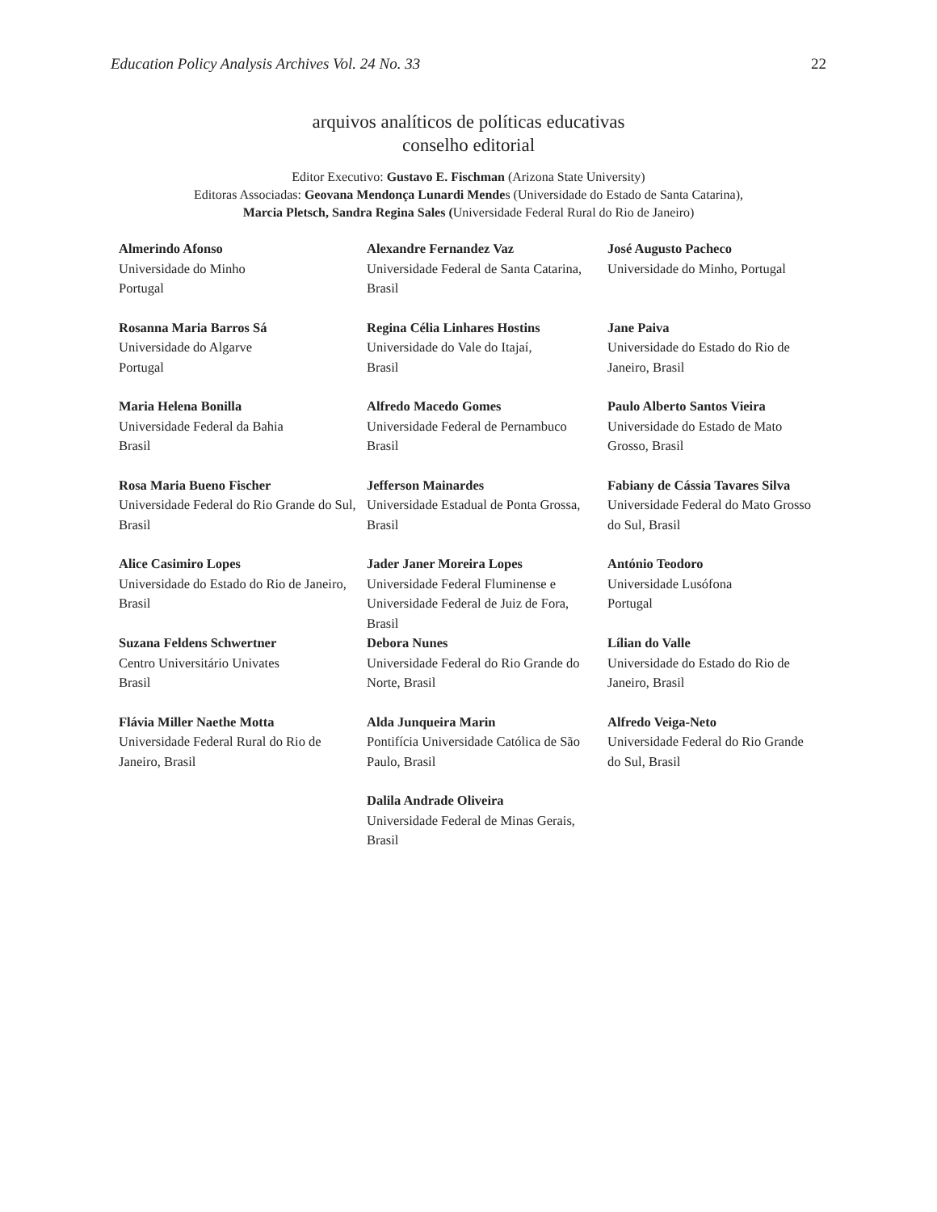Education Policy Analysis Archives Vol. 24 No. 33 22
arquivos analíticos de políticas educativas
conselho editorial
Editor Executivo: Gustavo E. Fischman (Arizona State University)
Editoras Associadas: Geovana Mendonça Lunardi Mendes (Universidade do Estado de Santa Catarina),
Marcia Pletsch, Sandra Regina Sales (Universidade Federal Rural do Rio de Janeiro)
| Almerindo Afonso Universidade do Minho Portugal | Alexandre Fernandez Vaz Universidade Federal de Santa Catarina, Brasil | José Augusto Pacheco Universidade do Minho, Portugal |
| Rosanna Maria Barros Sá Universidade do Algarve Portugal | Regina Célia Linhares Hostins Universidade do Vale do Itajaí, Brasil | Jane Paiva Universidade do Estado do Rio de Janeiro, Brasil |
| Maria Helena Bonilla Universidade Federal da Bahia Brasil | Alfredo Macedo Gomes Universidade Federal de Pernambuco Brasil | Paulo Alberto Santos Vieira Universidade do Estado de Mato Grosso, Brasil |
| Rosa Maria Bueno Fischer Universidade Federal do Rio Grande do Sul, Brasil | Jefferson Mainardes Universidade Estadual de Ponta Grossa, Brasil | Fabiany de Cássia Tavares Silva Universidade Federal do Mato Grosso do Sul, Brasil |
| Alice Casimiro Lopes Universidade do Estado do Rio de Janeiro, Brasil | Jader Janer Moreira Lopes Universidade Federal Fluminense e Universidade Federal de Juiz de Fora, Brasil | António Teodoro Universidade Lusófona Portugal |
| Suzana Feldens Schwertner Centro Universitário Univates Brasil | Debora Nunes Universidade Federal do Rio Grande do Norte, Brasil | Lílian do Valle Universidade do Estado do Rio de Janeiro, Brasil |
| Flávia Miller Naethe Motta Universidade Federal Rural do Rio de Janeiro, Brasil | Alda Junqueira Marin Pontifícia Universidade Católica de São Paulo, Brasil | Alfredo Veiga-Neto Universidade Federal do Rio Grande do Sul, Brasil |
| | Dalila Andrade Oliveira Universidade Federal de Minas Gerais, Brasil | |